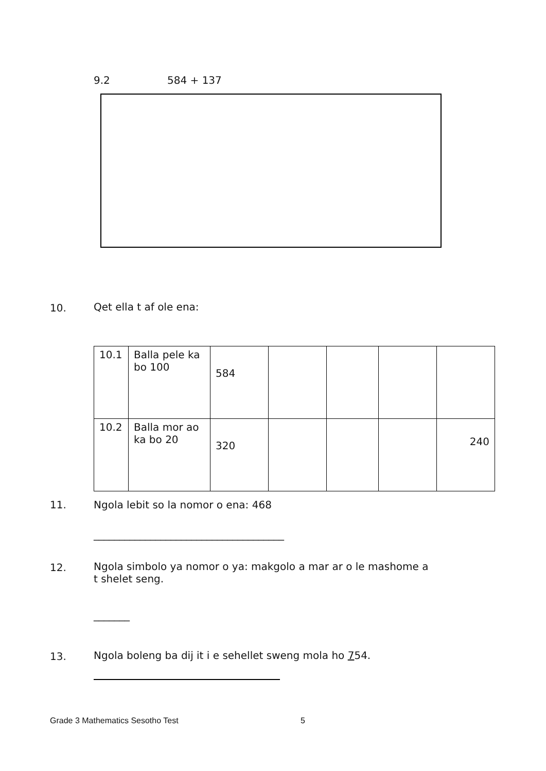9.2 584 + 137
10. Qet ella t af ole ena:
| 10.1 | Balla pele ka bo 100 | 584 | | | | |
| 10.2 | Balla mor ao ka bo 20 | 320 | | | | 240 |
11.
Ngola lebit so la nomor o ena: 468
_____________________________________
12.
Ngola simbolo ya nomor o ya: makgolo a mar ar o le mashome a
t shelet seng.
_______
13.
Ngola boleng ba dij it i e sehellet sweng mola ho 754.
Grade 3 Mathematics Sesotho Test
5